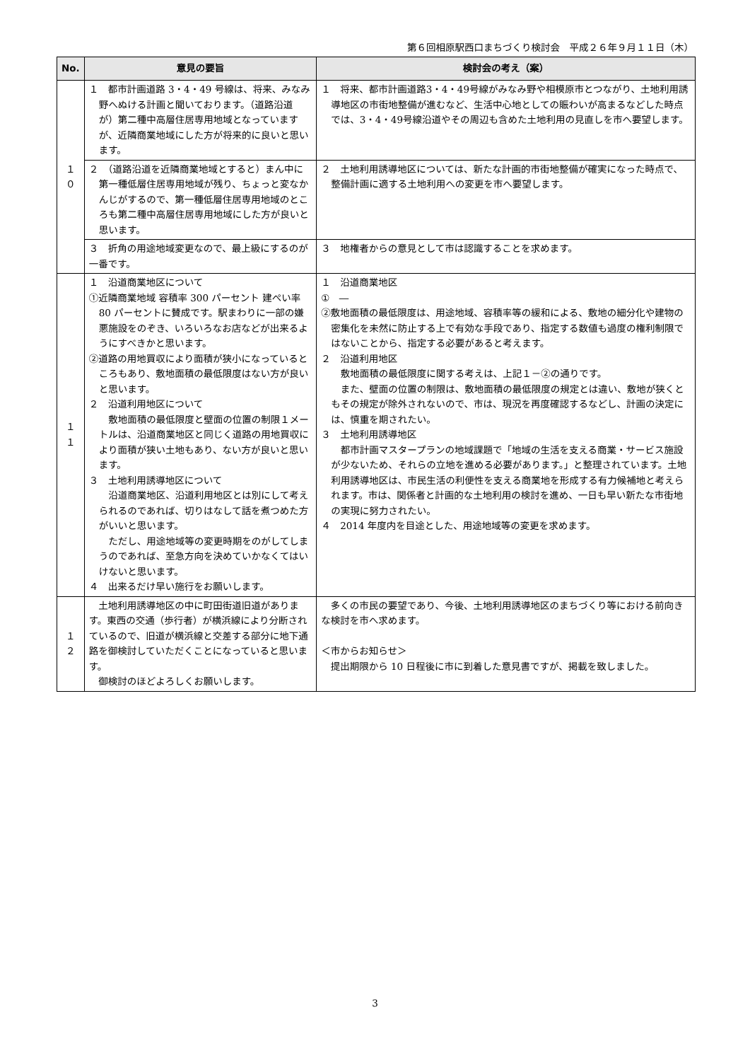第６回相原駅西口まちづくり検討会　平成２６年９月１１日（木）
| No. | 意見の要旨 | 検討会の考え（案） |
| --- | --- | --- |
| １０ | １ 都市計画道路 3・4・49 号線は、将来、みなみ野へぬける計画と聞いております。（道路沿道が）第二種中高層住居専用地域となっていますが、近隣商業地域にした方が将来的に良いと思います。 | １ 将来、都市計画道路3・4・49号線がみなみ野や相模原市とつながり、土地利用誘導地区の市街地整備が進むなど、生活中心地としての賑わいが高まるなどした時点では、3・4・49号線沿道やその周辺も含めた土地利用の見直しを市へ要望します。 |
| | ２ （道路沿道を近隣商業地域とすると）まん中に第一種低層住居専用地域が残り、ちょっと変なかんじがするので、第一種低層住居専用地域のところも第二種中高層住居専用地域にした方が良いと思います。 | ２ 土地利用誘導地区については、新たな計画的市街地整備が確実になった時点で、整備計画に適する土地利用への変更を市へ要望します。 |
| | ３ 折角の用途地域変更なので、最上級にするのが一番です。 | ３ 地権者からの意見として市は認識することを求めます。 |
| １１ | １ 沿道商業地区について ①近隣商業地域 容積率 300 パーセント 建ぺい率 80 パーセントに賛成です。駅まわりに一部の嫌悪施設をのぞき、いろいろなお店などが出来るようにすべきかと思います。 ②道路の用地買収により面積が狭小になっているところもあり、敷地面積の最低限度はない方が良いと思います。 ２ 沿道利用地区について 敷地面積の最低限度と壁面の位置の制限１メートルは、沿道商業地区と同じく道路の用地買収により面積が狭い土地もあり、ない方が良いと思います。 ３ 土地利用誘導地区について 沿道商業地区、沿道利用地区とは別にして考えられるのであれば、切りはなして話を煮つめた方がいいと思います。 ただし、用途地域等の変更時期をのがしてしまうのであれば、至急方向を決めていかなくてはいけないと思います。 ４ 出来るだけ早い施行をお願いします。 | １ 沿道商業地区 ① ― ②敷地面積の最低限度は、用途地域、容積率等の緩和による、敷地の細分化や建物の密集化を未然に防止する上で有効な手段であり、指定する数値も過度の権利制限ではないことから、指定する必要があると考えます。 ２ 沿道利用地区 敷地面積の最低限度に関する考えは、上記１－②の通りです。 また、壁面の位置の制限は、敷地面積の最低限度の規定とは違い、敷地が狭くともその規定が除外されないので、市は、現況を再度確認するなどし、計画の決定には、慎重を期されたい。 ３ 土地利用誘導地区 都市計画マスタープランの地域課題で「地域の生活を支える商業・サービス施設が少ないため、それらの立地を進める必要があります。」と整理されています。土地利用誘導地区は、市民生活の利便性を支える商業地を形成する有力候補地と考えられます。市は、関係者と計画的な土地利用の検討を進め、一日も早い新たな市街地の実現に努力されたい。 ４ 2014 年度内を目途とした、用途地域等の変更を求めます。 |
| １２ | 土地利用誘導地区の中に町田街道旧道があります。東西の交通（歩行者）が横浜線により分断されているので、旧道が横浜線と交差する部分に地下通路を御検討していただくことになっていると思います。 御検討のほどよろしくお願いします。 | 多くの市民の要望であり、今後、土地利用誘導地区のまちづくり等における前向きな検討を市へ求めます。 ＜市からお知らせ＞ 提出期限から 10 日程後に市に到着した意見書ですが、掲載を致しました。 |
3